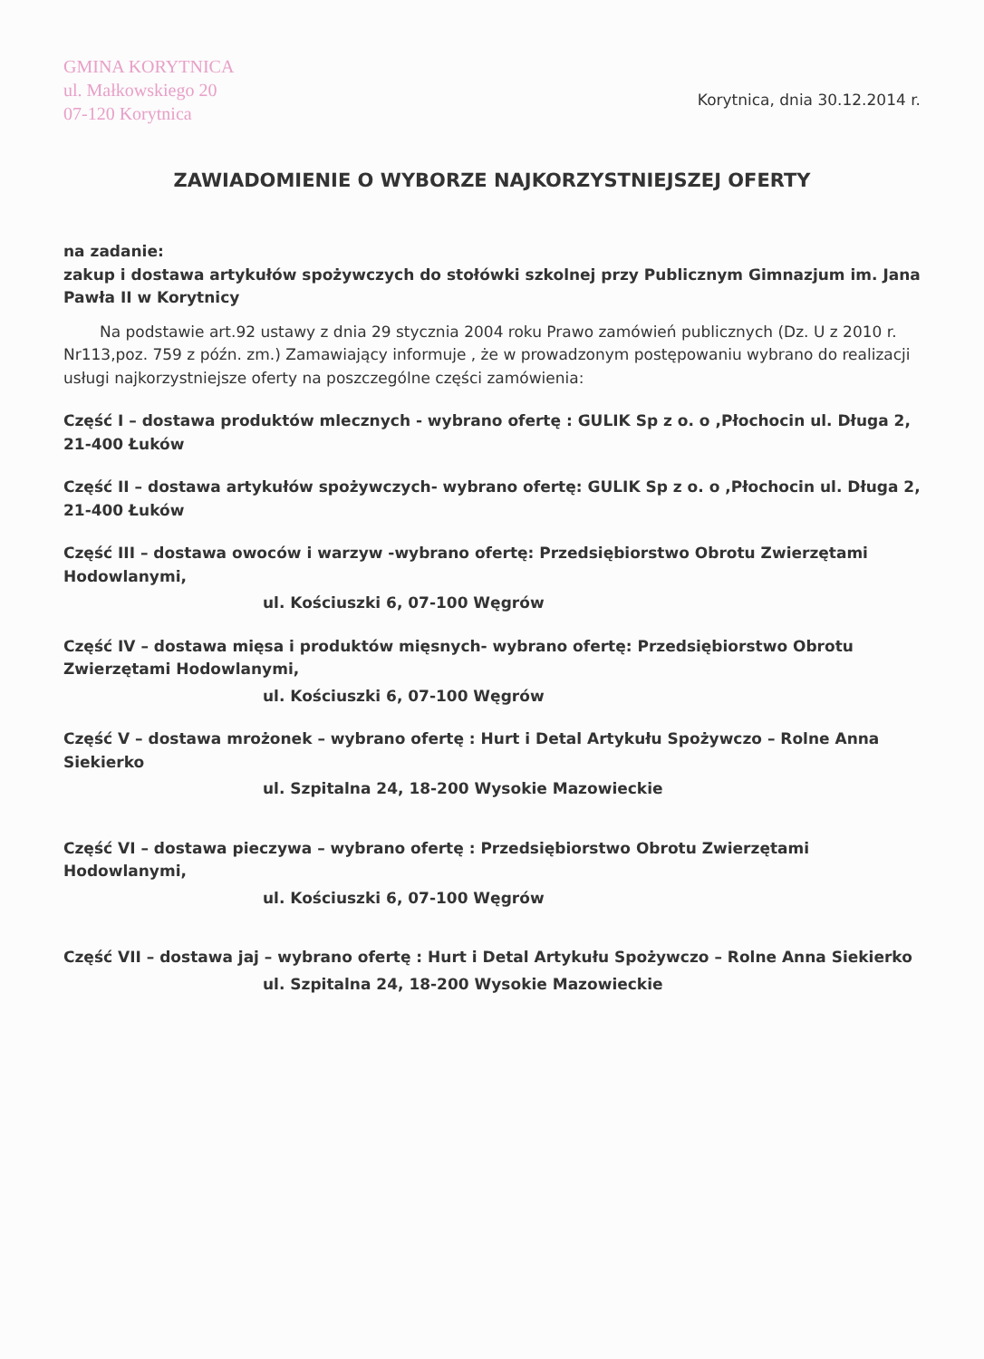GMINA KORYTNICA
ul. Małkowskiego 20
07-120 Korytnica
Korytnica, dnia 30.12.2014 r.
ZAWIADOMIENIE O WYBORZE NAJKORZYSTNIEJSZEJ OFERTY
na zadanie:
zakup i dostawa artykułów spożywczych do stołówki szkolnej przy Publicznym Gimnazjum im. Jana Pawła II w Korytnicy
Na podstawie art.92 ustawy z dnia 29 stycznia 2004 roku Prawo zamówień publicznych (Dz. U z 2010 r. Nr113,poz. 759 z późn. zm.) Zamawiający informuje , że w prowadzonym postępowaniu wybrano do realizacji usługi najkorzystniejsze oferty na poszczególne części zamówienia:
Część I – dostawa produktów mlecznych - wybrano ofertę : GULIK Sp z o. o ,Płochocin ul. Długa 2, 21-400 Łuków
Część II – dostawa artykułów spożywczych- wybrano ofertę: GULIK Sp z o. o ,Płochocin ul. Długa 2, 21-400 Łuków
Część III – dostawa owoców i warzyw -wybrano ofertę: Przedsiębiorstwo Obrotu Zwierzętami Hodowlanymi,
ul. Kościuszki 6, 07-100 Węgrów
Część IV – dostawa mięsa i produktów mięsnych- wybrano ofertę: Przedsiębiorstwo Obrotu Zwierzętami Hodowlanymi,
ul. Kościuszki 6, 07-100 Węgrów
Część V – dostawa mrożonek – wybrano ofertę : Hurt i Detal Artykułu Spożywczo – Rolne Anna Siekierko
ul. Szpitalna 24, 18-200 Wysokie Mazowieckie
Część VI – dostawa pieczywa – wybrano ofertę : Przedsiębiorstwo Obrotu Zwierzętami Hodowlanymi,
ul. Kościuszki 6, 07-100 Węgrów
Część VII – dostawa jaj – wybrano ofertę : Hurt i Detal Artykułu Spożywczo – Rolne Anna Siekierko
ul. Szpitalna 24, 18-200 Wysokie Mazowieckie